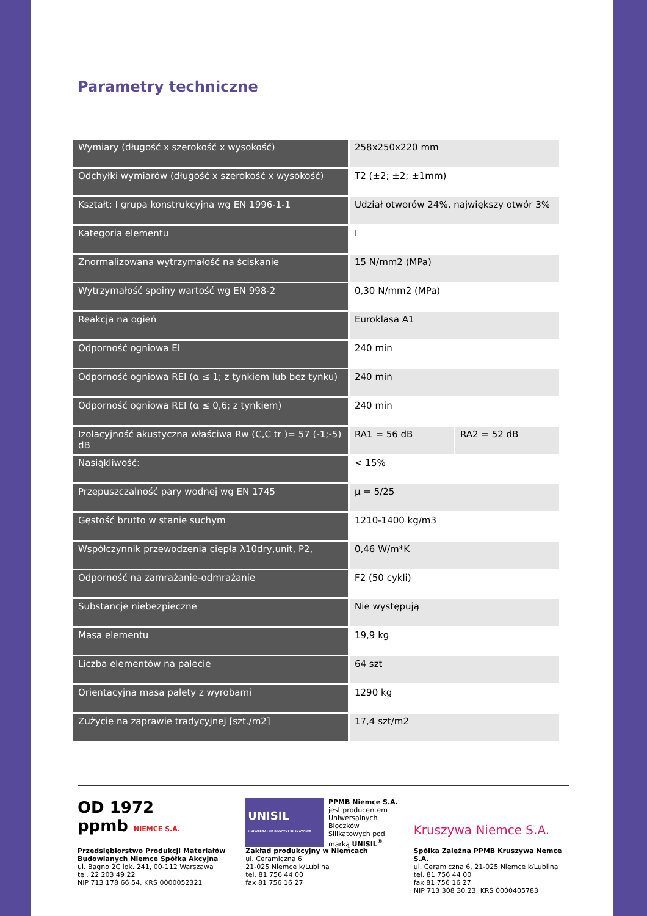Parametry techniczne
| Wymiary (długość x szerokość x wysokość) | 258x250x220 mm | |
| Odchyłki wymiarów (długość x szerokość x wysokość) | T2 (±2; ±2; ±1mm) | |
| Kształt: I grupa konstrukcyjna wg EN 1996-1-1 | Udział otworów 24%, największy otwór 3% | |
| Kategoria elementu | I | |
| Znormalizowana wytrzymałość na ściskanie | 15 N/mm2 (MPa) | |
| Wytrzymałość spoiny wartość wg EN 998-2 | 0,30 N/mm2 (MPa) | |
| Reakcja na ogień | Euroklasa A1 | |
| Odporność ogniowa EI | 240 min | |
| Odporność ogniowa REI (α ≤ 1; z tynkiem lub bez tynku) | 240 min | |
| Odporność ogniowa REI (α ≤ 0,6; z tynkiem) | 240 min | |
| Izolacyjność akustyczna właściwa Rw (C,C tr )= 57 (-1;-5) dB | RA1 = 56 dB | RA2 = 52 dB |
| Nasiąkliwość: | < 15% | |
| Przepuszczalność pary wodnej wg EN 1745 | μ = 5/25 | |
| Gęstość brutto w stanie suchym | 1210-1400 kg/m3 | |
| Współczynnik przewodzenia ciepła λ10dry,unit, P2, | 0,46 W/m*K | |
| Odporność na zamrażanie-odmrażanie | F2 (50 cykli) | |
| Substancje niebezpieczne | Nie występują | |
| Masa elementu | 19,9 kg | |
| Liczba elementów na palecie | 64 szt | |
| Orientacyjna masa palety z wyrobami | 1290 kg | |
| Zużycie na zaprawie tradycyjnej [szt./m2] | 17,4 szt/m2 | |
OD 1972
ppmb NIEMCE S.A.
Przedsiębiorstwo Produkcji Materiałów Budowlanych Niemce Spółka Akcyjna
ul. Bagno 2C lok. 241, 00-112 Warszawa
tel. 22 203 49 22
NIP 713 178 66 54, KRS 0000052321
UNISIL
UNIWERSALNE BLOCZKI SILIKATOWE
PPMB Niemce S.A. jest producentem Uniwersalnych Bloczków Silikatowych pod marką UNISIL<sup>®</sup>
Zakład produkcyjny w Niemcach
ul. Ceramiczna 6
21-025 Niemce k/Lublina
tel. 81 756 44 00
fax 81 756 16 27
Kruszywa Niemce S.A.
Spółka Zależna PPMB Kruszywa Nemce S.A.
ul. Ceramiczna 6, 21-025 Niemce k/Lublina
tel. 81 756 44 00
fax 81 756 16 27
NIP 713 308 30 23, KRS 0000405783